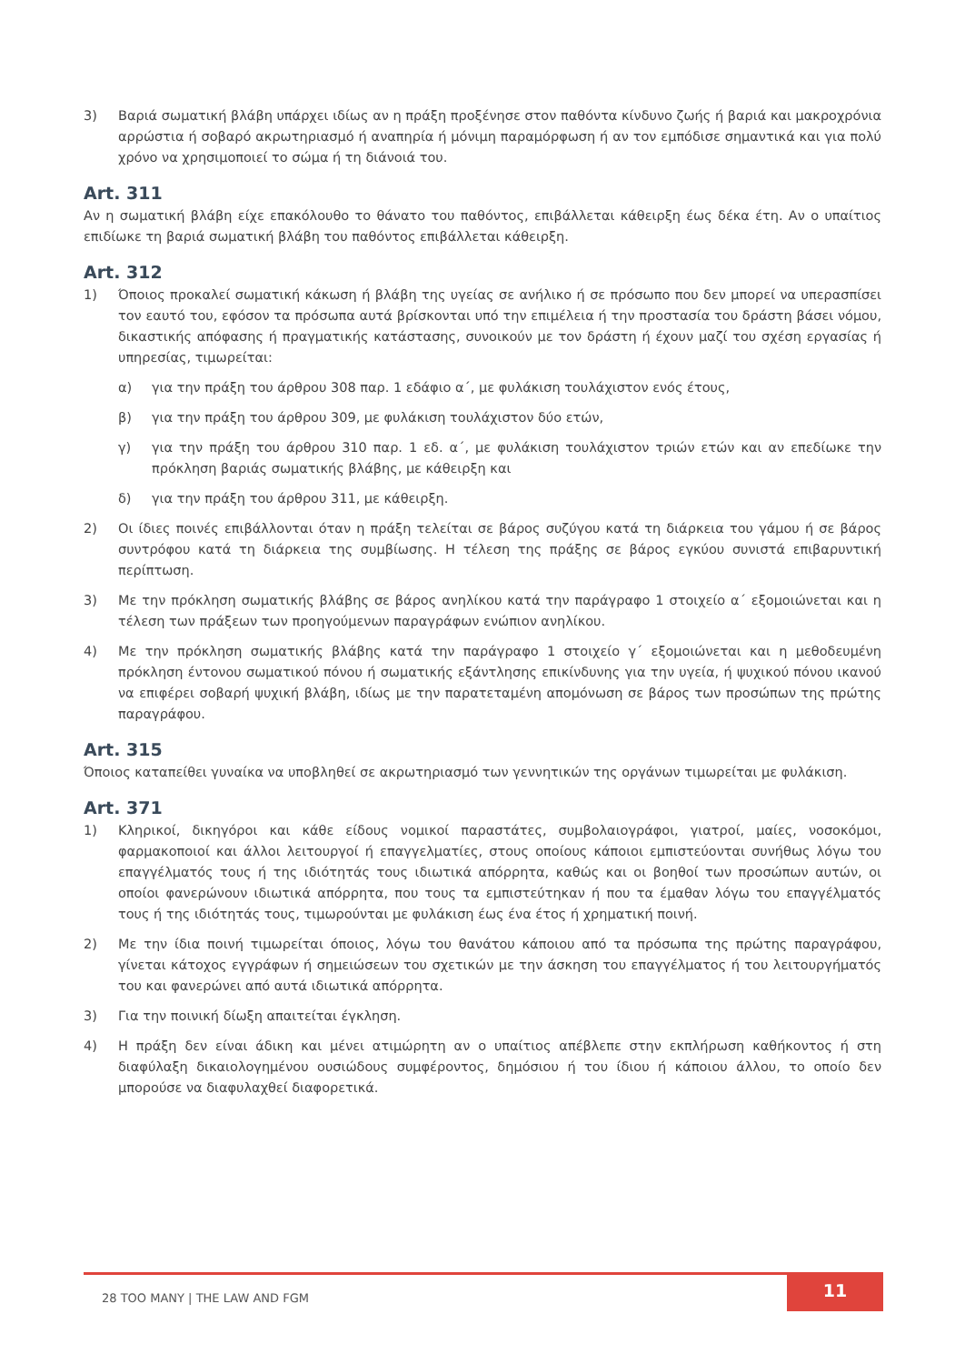3) Βαριά σωματική βλάβη υπάρχει ιδίως αν η πράξη προξένησε στον παθόντα κίνδυνο ζωής ή βαριά και μακροχρόνια αρρώστια ή σοβαρό ακρωτηριασμό ή αναπηρία ή μόνιμη παραμόρφωση ή αν τον εμπόδισε σημαντικά και για πολύ χρόνο να χρησιμοποιεί το σώμα ή τη διάνοιά του.
Art. 311
Αν η σωματική βλάβη είχε επακόλουθο το θάνατο του παθόντος, επιβάλλεται κάθειρξη έως δέκα έτη. Αν ο υπαίτιος επιδίωκε τη βαριά σωματική βλάβη του παθόντος επιβάλλεται κάθειρξη.
Art. 312
1) Όποιος προκαλεί σωματική κάκωση ή βλάβη της υγείας σε ανήλικο ή σε πρόσωπο που δεν μπορεί να υπερασπίσει τον εαυτό του, εφόσον τα πρόσωπα αυτά βρίσκονται υπό την επιμέλεια ή την προστασία του δράστη βάσει νόμου, δικαστικής απόφασης ή πραγματικής κατάστασης, συνοικούν με τον δράστη ή έχουν μαζί του σχέση εργασίας ή υπηρεσίας, τιμωρείται:
α) για την πράξη του άρθρου 308 παρ. 1 εδάφιο α΄, με φυλάκιση τουλάχιστον ενός έτους,
β) για την πράξη του άρθρου 309, με φυλάκιση τουλάχιστον δύο ετών,
γ) για την πράξη του άρθρου 310 παρ. 1 εδ. α΄, με φυλάκιση τουλάχιστον τριών ετών και αν επεδίωκε την πρόκληση βαριάς σωματικής βλάβης, με κάθειρξη και
δ) για την πράξη του άρθρου 311, με κάθειρξη.
2) Οι ίδιες ποινές επιβάλλονται όταν η πράξη τελείται σε βάρος συζύγου κατά τη διάρκεια του γάμου ή σε βάρος συντρόφου κατά τη διάρκεια της συμβίωσης. Η τέλεση της πράξης σε βάρος εγκύου συνιστά επιβαρυντική περίπτωση.
3) Με την πρόκληση σωματικής βλάβης σε βάρος ανηλίκου κατά την παράγραφο 1 στοιχείο α΄ εξομοιώνεται και η τέλεση των πράξεων των προηγούμενων παραγράφων ενώπιον ανηλίκου.
4) Με την πρόκληση σωματικής βλάβης κατά την παράγραφο 1 στοιχείο γ΄ εξομοιώνεται και η μεθοδευμένη πρόκληση έντονου σωματικού πόνου ή σωματικής εξάντλησης επικίνδυνης για την υγεία, ή ψυχικού πόνου ικανού να επιφέρει σοβαρή ψυχική βλάβη, ιδίως με την παρατεταμένη απομόνωση σε βάρος των προσώπων της πρώτης παραγράφου.
Art. 315
Όποιος καταπείθει γυναίκα να υποβληθεί σε ακρωτηριασμό των γεννητικών της οργάνων τιμωρείται με φυλάκιση.
Art. 371
1) Κληρικοί, δικηγόροι και κάθε είδους νομικοί παραστάτες, συμβολαιογράφοι, γιατροί, μαίες, νοσοκόμοι, φαρμακοποιοί και άλλοι λειτουργοί ή επαγγελματίες, στους οποίους κάποιοι εμπιστεύονται συνήθως λόγω του επαγγέλματός τους ή της ιδιότητάς τους ιδιωτικά απόρρητα, καθώς και οι βοηθοί των προσώπων αυτών, οι οποίοι φανερώνουν ιδιωτικά απόρρητα, που τους τα εμπιστεύτηκαν ή που τα έμαθαν λόγω του επαγγέλματός τους ή της ιδιότητάς τους, τιμωρούνται με φυλάκιση έως ένα έτος ή χρηματική ποινή.
2) Με την ίδια ποινή τιμωρείται όποιος, λόγω του θανάτου κάποιου από τα πρόσωπα της πρώτης παραγράφου, γίνεται κάτοχος εγγράφων ή σημειώσεων του σχετικών με την άσκηση του επαγγέλματος ή του λειτουργήματός του και φανερώνει από αυτά ιδιωτικά απόρρητα.
3) Για την ποινική δίωξη απαιτείται έγκληση.
4) Η πράξη δεν είναι άδικη και μένει ατιμώρητη αν ο υπαίτιος απέβλεπε στην εκπλήρωση καθήκοντος ή στη διαφύλαξη δικαιολογημένου ουσιώδους συμφέροντος, δημόσιου ή του ίδιου ή κάποιου άλλου, το οποίο δεν μπορούσε να διαφυλαχθεί διαφορετικά.
28 TOO MANY | THE LAW AND FGM 11